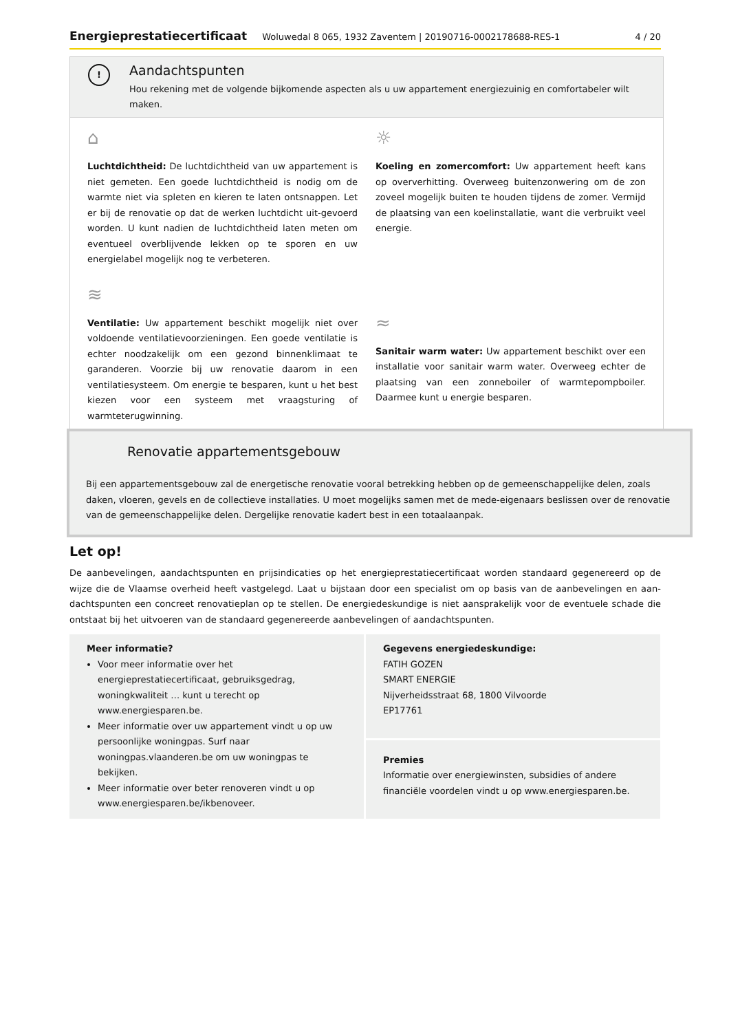Energieprestatiecertificaat Woluwedal 8 065, 1932 Zaventem | 20190716-0002178688-RES-1 4 / 20
!
Aandachtspunten
Hou rekening met de volgende bijkomende aspecten als u uw appartement energiezuinig en comfortabeler wilt maken.
⌂
Luchtdichtheid: De luchtdichtheid van uw appartement is niet gemeten. Een goede luchtdichtheid is nodig om de warmte niet via spleten en kieren te laten ontsnappen. Let er bij de renovatie op dat de werken luchtdicht uit-gevoerd worden. U kunt nadien de luchtdichtheid laten meten om eventueel overblijvende lekken op te sporen en uw energielabel mogelijk nog te verbeteren.
≋
Ventilatie: Uw appartement beschikt mogelijk niet over voldoende ventilatievoorzieningen. Een goede ventilatie is echter noodzakelijk om een gezond binnenklimaat te garanderen. Voorzie bij uw renovatie daarom in een ventilatiesysteem. Om energie te besparen, kunt u het best kiezen voor een systeem met vraagsturing of warmteterugwinning.
☼
Koeling en zomercomfort: Uw appartement heeft kans op oververhitting. Overweeg buitenzonwering om de zon zoveel mogelijk buiten te houden tijdens de zomer. Vermijd de plaatsing van een koelinstallatie, want die verbruikt veel energie.
≈
Sanitair warm water: Uw appartement beschikt over een installatie voor sanitair warm water. Overweeg echter de plaatsing van een zonneboiler of warmtepompboiler. Daarmee kunt u energie besparen.
Renovatie appartementsgebouw
Bij een appartementsgebouw zal de energetische renovatie vooral betrekking hebben op de gemeenschappelijke delen, zoals daken, vloeren, gevels en de collectieve installaties. U moet mogelijks samen met de mede-eigenaars beslissen over de renovatie van de gemeenschappelijke delen. Dergelijke renovatie kadert best in een totaalaanpak.
Let op!
De aanbevelingen, aandachtspunten en prijsindicaties op het energieprestatiecertificaat worden standaard gegenereerd op de wijze die de Vlaamse overheid heeft vastgelegd. Laat u bijstaan door een specialist om op basis van de aanbevelingen en aan-dachtspunten een concreet renovatieplan op te stellen. De energiedeskundige is niet aansprakelijk voor de eventuele schade die ontstaat bij het uitvoeren van de standaard gegenereerde aanbevelingen of aandachtspunten.
Meer informatie?
Voor meer informatie over het energieprestatiecertificaat, gebruiksgedrag, woningkwaliteit … kunt u terecht op www.energiesparen.be.
Meer informatie over uw appartement vindt u op uw persoonlijke woningpas. Surf naar woningpas.vlaanderen.be om uw woningpas te bekijken.
Meer informatie over beter renoveren vindt u op www.energiesparen.be/ikbenoveer.
Gegevens energiedeskundige:
FATIH GOZEN
SMART ENERGIE
Nijverheidsstraat 68, 1800 Vilvoorde
EP17761
Premies
Informatie over energiewinsten, subsidies of andere financiële voordelen vindt u op www.energiesparen.be.